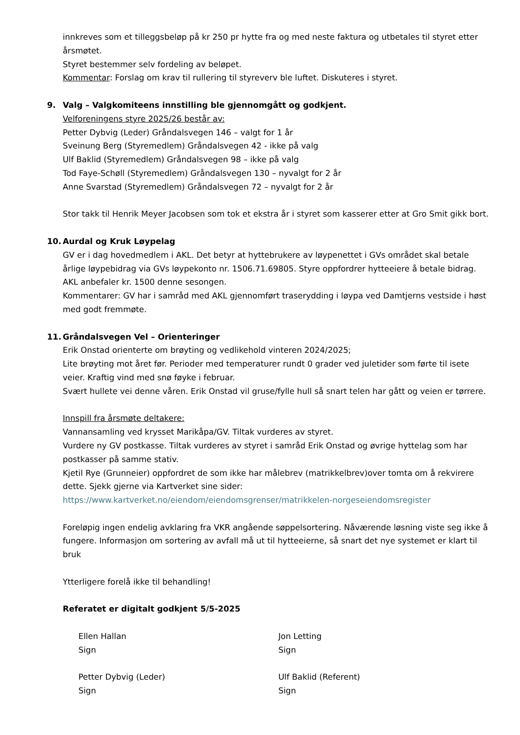innkreves som et tilleggsbeløp på kr 250 pr hytte fra og med neste faktura og utbetales til styret etter årsmøtet.
Styret bestemmer selv fordeling av beløpet.
Kommentar: Forslag om krav til rullering til styreverv ble luftet. Diskuteres i styret.
9. Valg – Valgkomiteens innstilling ble gjennomgått og godkjent.
Velforeningens styre 2025/26 består av:
Petter Dybvig (Leder) Gråndalsvegen 146 – valgt for 1 år
Sveinung Berg (Styremedlem) Gråndalsvegen 42 - ikke på valg
Ulf Baklid (Styremedlem) Gråndalsvegen 98 – ikke på valg
Tod Faye-Schøll (Styremedlem) Gråndalsvegen 130 – nyvalgt for 2 år
Anne Svarstad (Styremedlem) Gråndalsvegen 72 – nyvalgt for 2 år
Stor takk til Henrik Meyer Jacobsen som tok et ekstra år i styret som kasserer etter at Gro Smit gikk bort.
10. Aurdal og Kruk Løypelag
GV er i dag hovedmedlem i AKL. Det betyr at hyttebrukere av løypenettet i GVs området skal betale årlige løypebidrag via GVs løypekonto nr. 1506.71.69805. Styre oppfordrer hytteeiere å betale bidrag. AKL anbefaler kr. 1500 denne sesongen.
Kommentarer: GV har i samråd med AKL gjennomført traserydding i løypa ved Damtjerns vestside i høst med godt fremmøte.
11. Gråndalsvegen Vel – Orienteringer
Erik Onstad orienterte om brøyting og vedlikehold vinteren 2024/2025;
Lite brøyting mot året før. Perioder med temperaturer rundt 0 grader ved juletider som førte til isete veier. Kraftig vind med snø føyke i februar.
Svært hullete vei denne våren. Erik Onstad vil gruse/fylle hull så snart telen har gått og veien er tørrere.
Innspill fra årsmøte deltakere:
Vannansamling ved krysset Marikåpa/GV. Tiltak vurderes av styret.
Vurdere ny GV postkasse. Tiltak vurderes av styret i samråd Erik Onstad og øvrige hyttelag som har postkasser på samme stativ.
Kjetil Rye (Grunneier) oppfordret de som ikke har målebrev (matrikkelbrev)over tomta om å rekvirere dette. Sjekk gjerne via Kartverket sine sider:
https://www.kartverket.no/eiendom/eiendomsgrenser/matrikkelen-norgeseiendomsregister
Foreløpig ingen endelig avklaring fra VKR angående søppelsortering. Nåværende løsning viste seg ikke å fungere. Informasjon om sortering av avfall må ut til hytteeierne, så snart det nye systemet er klart til bruk
Ytterligere forelå ikke til behandling!
Referatet er digitalt godkjent 5/5-2025
Ellen Hallan
Sign
Jon Letting
Sign
Petter Dybvig (Leder)
Sign
Ulf Baklid (Referent)
Sign